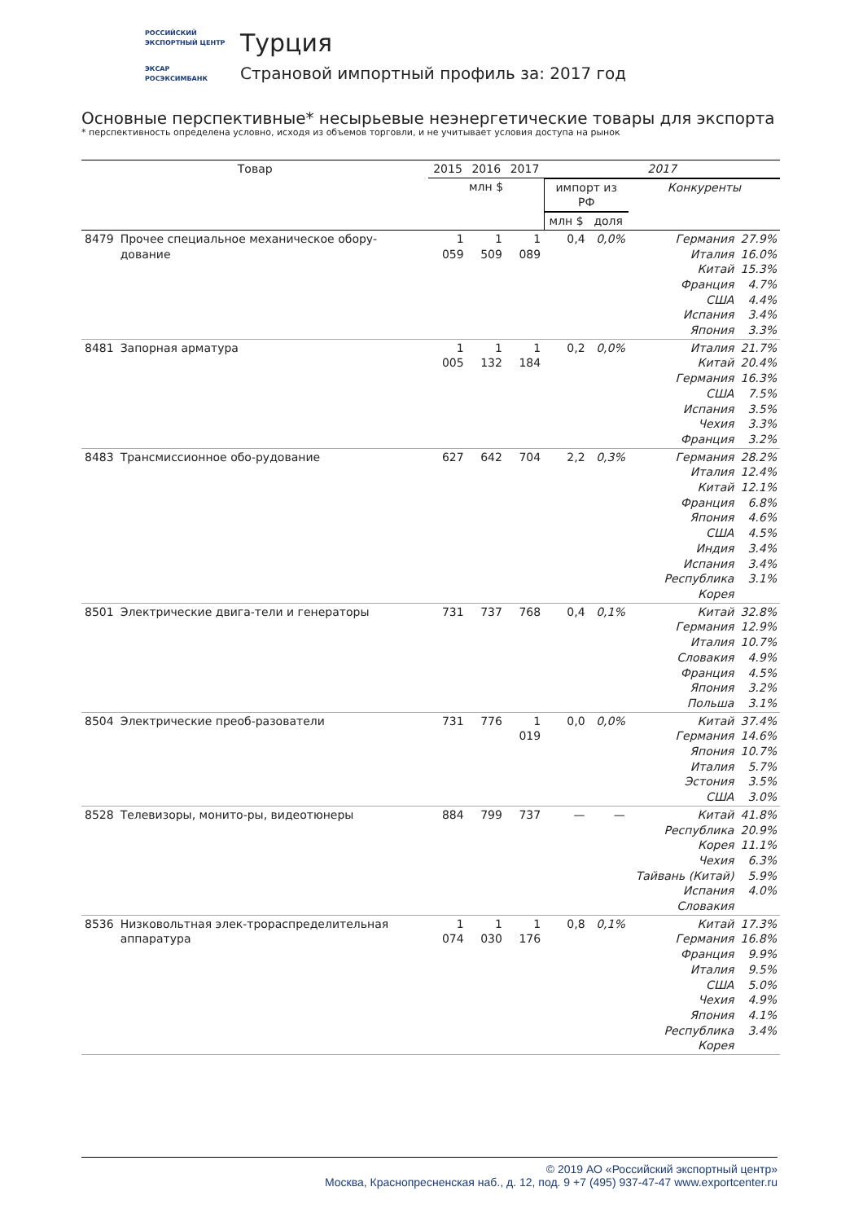РОССИЙСКИЙ
ЭКСПОРТНЫЙ ЦЕНТР
ЭКСАР
РОСЭКСИМБАНК
Турция
Страновой импортный профиль за: 2017 год
Основные перспективные* несырьевые неэнергетические товары для экспорта
* перспективность определена условно, исходя из объемов торговли, и не учитывает условия доступа на рынок
| Товар | | 2015 | 2016 | 2017 | 2017 | | | |
| --- | --- | --- | --- | --- | --- | --- | --- | --- |
| | | млн $ | | | импорт из РФ | | Конкуренты | |
| | | | | | млн $ | доля | | |
| 8479 | Прочее специальное механическое обору-дование | 1 059 | 1 509 | 1 089 | 0,4 | 0,0% | Германия Италия Китай Франция США Испания Япония | 27.9% 16.0% 15.3% 4.7% 4.4% 3.4% 3.3% |
| 8481 | Запорная арматура | 1 005 | 1 132 | 1 184 | 0,2 | 0,0% | Италия Китай Германия США Испания Чехия Франция | 21.7% 20.4% 16.3% 7.5% 3.5% 3.3% 3.2% |
| 8483 | Трансмиссионное обо-рудование | 627 | 642 | 704 | 2,2 | 0,3% | Германия Италия Китай Франция Япония США Индия Испания Республика Корея | 28.2% 12.4% 12.1% 6.8% 4.6% 4.5% 3.4% 3.4% 3.1% |
| 8501 | Электрические двига-тели и генераторы | 731 | 737 | 768 | 0,4 | 0,1% | Китай Германия Италия Словакия Франция Япония Польша | 32.8% 12.9% 10.7% 4.9% 4.5% 3.2% 3.1% |
| 8504 | Электрические преоб-разователи | 731 | 776 | 1 019 | 0,0 | 0,0% | Китай Германия Япония Италия Эстония США | 37.4% 14.6% 10.7% 5.7% 3.5% 3.0% |
| 8528 | Телевизоры, монито-ры, видеотюнеры | 884 | 799 | 737 | — | — | Китай Республика Корея Чехия Тайвань (Китай) Испания Словакия | 41.8% 20.9% 11.1% 6.3% 5.9% 4.0% |
| 8536 | Низковольтная элек-трораспределительная аппаратура | 1 074 | 1 030 | 1 176 | 0,8 | 0,1% | Китай Германия Франция Италия США Чехия Япония Республика Корея | 17.3% 16.8% 9.9% 9.5% 5.0% 4.9% 4.1% 3.4% |
© 2019 АО «Российский экспортный центр»
Москва, Краснопресненская наб., д. 12, под. 9 +7 (495) 937-47-47 www.exportcenter.ru